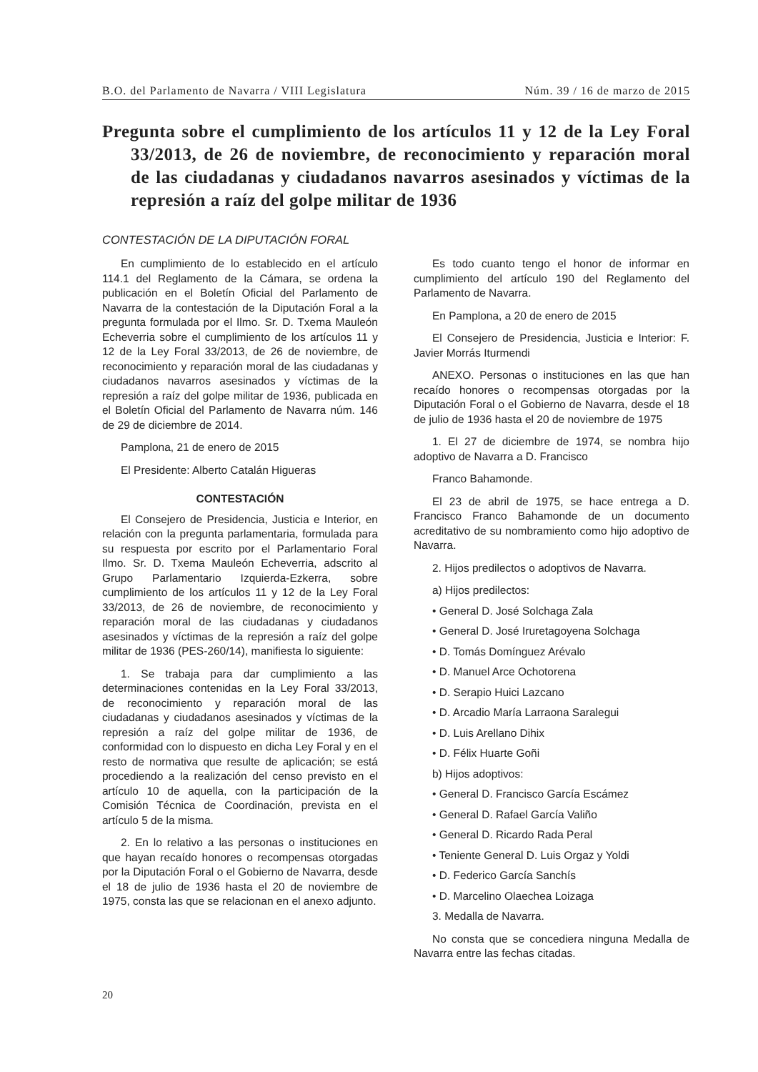B.O. del Parlamento de Navarra / VIII Legislatura Núm. 39 / 16 de marzo de 2015
Pregunta sobre el cumplimiento de los artículos 11 y 12 de la Ley Foral 33/2013, de 26 de noviembre, de reconocimiento y reparación moral de las ciudadanas y ciudadanos navarros asesinados y víctimas de la represión a raíz del golpe militar de 1936
CONTESTACIÓN DE LA DIPUTACIÓN FORAL
En cumplimiento de lo establecido en el artículo 114.1 del Reglamento de la Cámara, se ordena la publicación en el Boletín Oficial del Parlamento de Navarra de la contestación de la Diputación Foral a la pregunta formulada por el Ilmo. Sr. D. Txema Mauleón Echeverria sobre el cumplimiento de los artículos 11 y 12 de la Ley Foral 33/2013, de 26 de noviembre, de reconocimiento y reparación moral de las ciudadanas y ciudadanos navarros asesinados y víctimas de la represión a raíz del golpe militar de 1936, publicada en el Boletín Oficial del Parlamento de Navarra núm. 146 de 29 de diciembre de 2014.
Pamplona, 21 de enero de 2015
El Presidente: Alberto Catalán Higueras
CONTESTACIÓN
El Consejero de Presidencia, Justicia e Interior, en relación con la pregunta parlamentaria, formulada para su respuesta por escrito por el Parlamentario Foral Ilmo. Sr. D. Txema Mauleón Echeverria, adscrito al Grupo Parlamentario Izquierda-Ezkerra, sobre cumplimiento de los artículos 11 y 12 de la Ley Foral 33/2013, de 26 de noviembre, de reconocimiento y reparación moral de las ciudadanas y ciudadanos asesinados y víctimas de la represión a raíz del golpe militar de 1936 (PES-260/14), manifiesta lo siguiente:
1. Se trabaja para dar cumplimiento a las determinaciones contenidas en la Ley Foral 33/2013, de reconocimiento y reparación moral de las ciudadanas y ciudadanos asesinados y víctimas de la represión a raíz del golpe militar de 1936, de conformidad con lo dispuesto en dicha Ley Foral y en el resto de normativa que resulte de aplicación; se está procediendo a la realización del censo previsto en el artículo 10 de aquella, con la participación de la Comisión Técnica de Coordinación, prevista en el artículo 5 de la misma.
2. En lo relativo a las personas o instituciones en que hayan recaído honores o recompensas otorgadas por la Diputación Foral o el Gobierno de Navarra, desde el 18 de julio de 1936 hasta el 20 de noviembre de 1975, consta las que se relacionan en el anexo adjunto.
Es todo cuanto tengo el honor de informar en cumplimiento del artículo 190 del Reglamento del Parlamento de Navarra.
En Pamplona, a 20 de enero de 2015
El Consejero de Presidencia, Justicia e Interior: F. Javier Morrás Iturmendi
ANEXO. Personas o instituciones en las que han recaído honores o recompensas otorgadas por la Diputación Foral o el Gobierno de Navarra, desde el 18 de julio de 1936 hasta el 20 de noviembre de 1975
1. El 27 de diciembre de 1974, se nombra hijo adoptivo de Navarra a D. Francisco
Franco Bahamonde.
El 23 de abril de 1975, se hace entrega a D. Francisco Franco Bahamonde de un documento acreditativo de su nombramiento como hijo adoptivo de Navarra.
2. Hijos predilectos o adoptivos de Navarra.
a) Hijos predilectos:
• General D. José Solchaga Zala
• General D. José Iruretagoyena Solchaga
• D. Tomás Domínguez Arévalo
• D. Manuel Arce Ochotorena
• D. Serapio Huici Lazcano
• D. Arcadio María Larraona Saralegui
• D. Luis Arellano Dihix
• D. Félix Huarte Goñi
b) Hijos adoptivos:
• General D. Francisco García Escámez
• General D. Rafael García Valiño
• General D. Ricardo Rada Peral
• Teniente General D. Luis Orgaz y Yoldi
• D. Federico García Sanchís
• D. Marcelino Olaechea Loizaga
3. Medalla de Navarra.
No consta que se concediera ninguna Medalla de Navarra entre las fechas citadas.
20